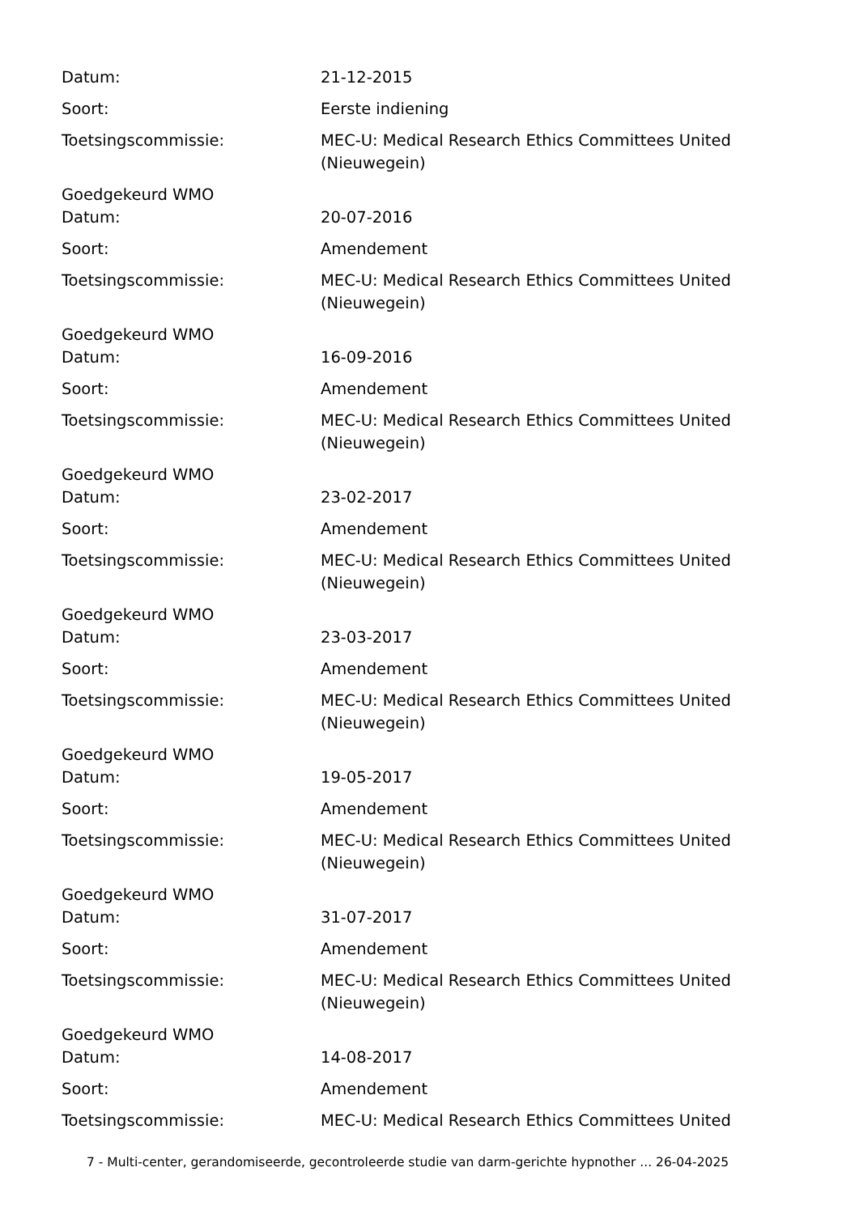Datum: 21-12-2015
Soort: Eerste indiening
Toetsingscommissie: MEC-U: Medical Research Ethics Committees United (Nieuwegein)
Goedgekeurd WMO
Datum: 20-07-2016
Soort: Amendement
Toetsingscommissie: MEC-U: Medical Research Ethics Committees United (Nieuwegein)
Goedgekeurd WMO
Datum: 16-09-2016
Soort: Amendement
Toetsingscommissie: MEC-U: Medical Research Ethics Committees United (Nieuwegein)
Goedgekeurd WMO
Datum: 23-02-2017
Soort: Amendement
Toetsingscommissie: MEC-U: Medical Research Ethics Committees United (Nieuwegein)
Goedgekeurd WMO
Datum: 23-03-2017
Soort: Amendement
Toetsingscommissie: MEC-U: Medical Research Ethics Committees United (Nieuwegein)
Goedgekeurd WMO
Datum: 19-05-2017
Soort: Amendement
Toetsingscommissie: MEC-U: Medical Research Ethics Committees United (Nieuwegein)
Goedgekeurd WMO
Datum: 31-07-2017
Soort: Amendement
Toetsingscommissie: MEC-U: Medical Research Ethics Committees United (Nieuwegein)
Goedgekeurd WMO
Datum: 14-08-2017
Soort: Amendement
Toetsingscommissie: MEC-U: Medical Research Ethics Committees United
7 - Multi-center, gerandomiseerde, gecontroleerde studie van darm-gerichte hypnother ... 26-04-2025